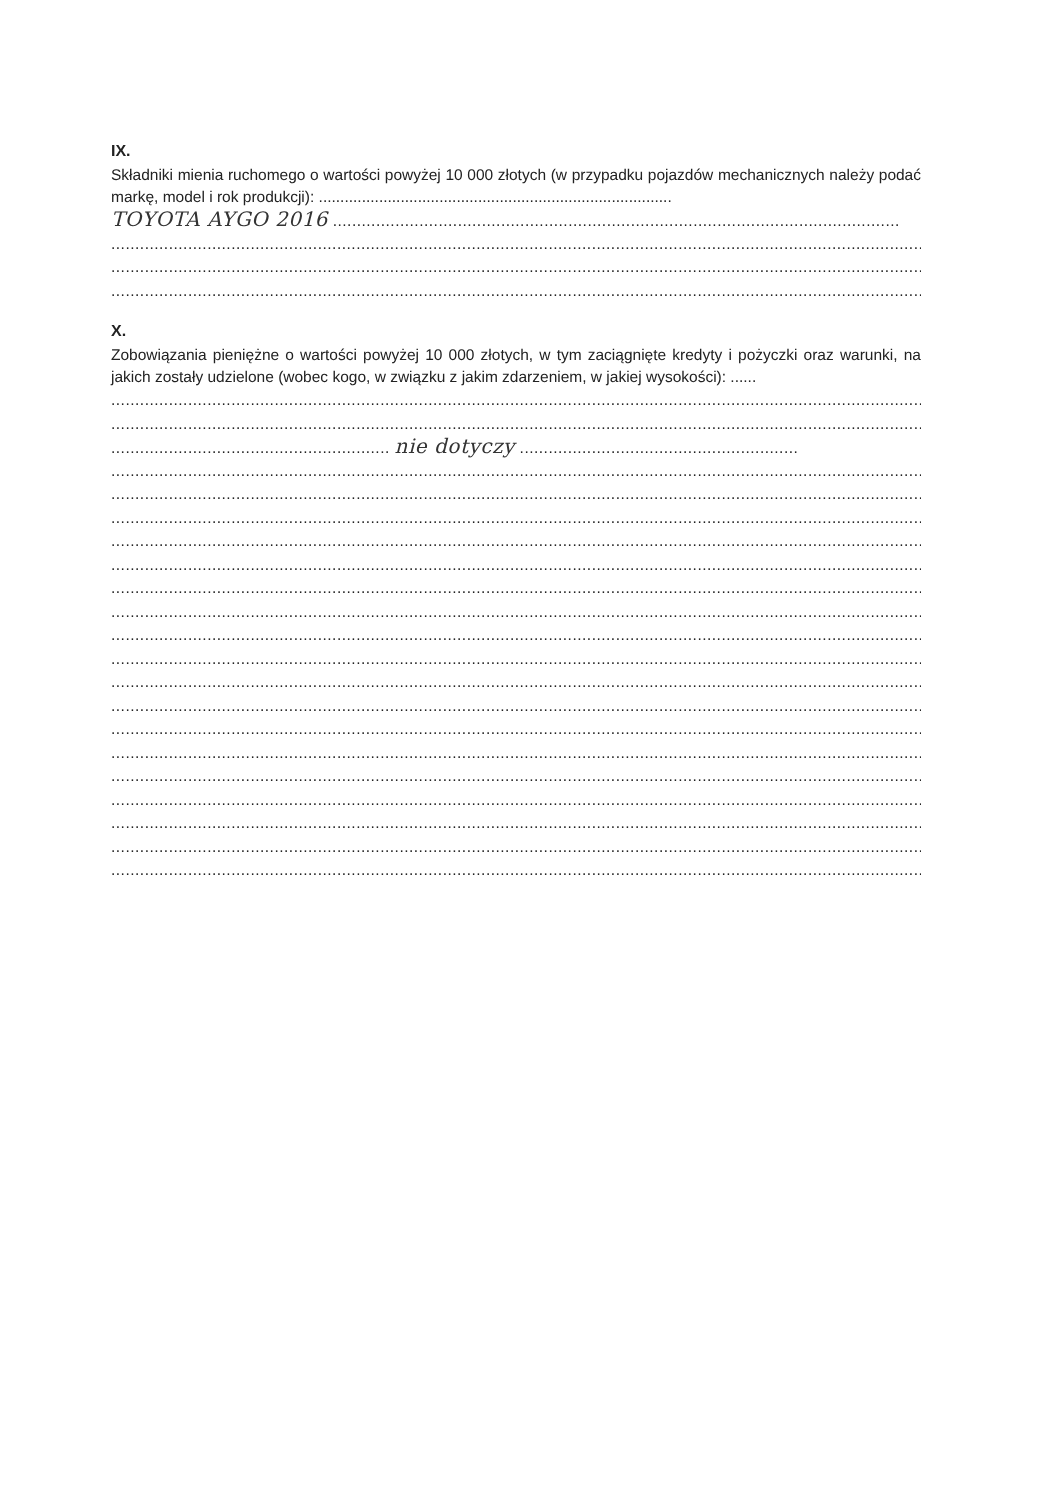IX.
Składniki mienia ruchomego o wartości powyżej 10 000 złotych (w przypadku pojazdów mechanicznych należy podać markę, model i rok produkcji): ..................................................................................
TOYOTA AYGO 2016 ......................................................................................................................
..........................................................................................................................................................................
..........................................................................................................................................................................
..........................................................................................................................................................................
X.
Zobowiązania pieniężne o wartości powyżej 10 000 złotych, w tym zaciągnięte kredyty i pożyczki oraz warunki, na jakich zostały udzielone (wobec kogo, w związku z jakim zdarzeniem, w jakiej wysokości): ......
..........................................................................................................................................................................
..........................................................................................................................................................................
.......................................................... nie dotyczy ..........................................................
..........................................................................................................................................................................
..........................................................................................................................................................................
..........................................................................................................................................................................
..........................................................................................................................................................................
..........................................................................................................................................................................
..........................................................................................................................................................................
..........................................................................................................................................................................
..........................................................................................................................................................................
..........................................................................................................................................................................
..........................................................................................................................................................................
..........................................................................................................................................................................
..........................................................................................................................................................................
..........................................................................................................................................................................
..........................................................................................................................................................................
..........................................................................................................................................................................
..........................................................................................................................................................................
..........................................................................................................................................................................
..........................................................................................................................................................................